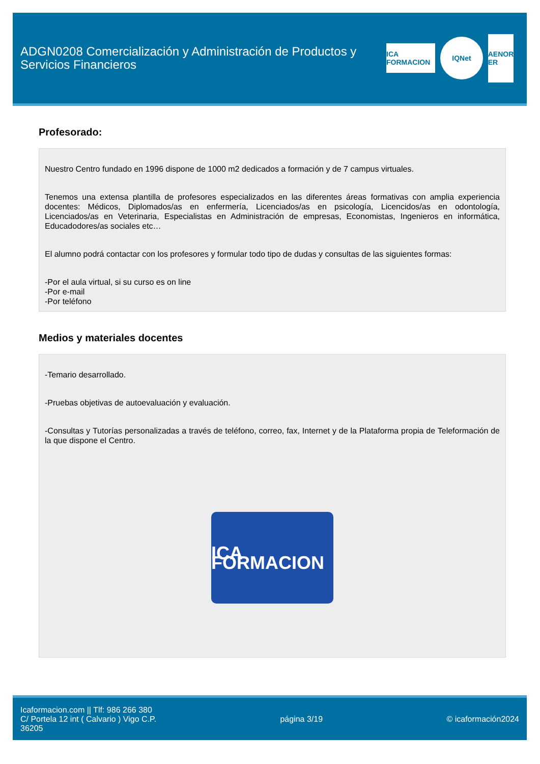ADGN0208 Comercialización y Administración de Productos y Servicios Financieros
ICA FORMACION
IQNet
AENOR ER
Profesorado:
Nuestro Centro fundado en 1996 dispone de 1000 m2 dedicados a formación y de 7 campus virtuales.
Tenemos una extensa plantilla de profesores especializados en las diferentes áreas formativas con amplia experiencia docentes: Médicos, Diplomados/as en enfermería, Licenciados/as en psicología, Licencidos/as en odontología, Licenciados/as en Veterinaria, Especialistas en Administración de empresas, Economistas, Ingenieros en informática, Educadodores/as sociales etc…
El alumno podrá contactar con los profesores y formular todo tipo de dudas y consultas de las siguientes formas:
-Por el aula virtual, si su curso es on line
-Por e-mail
-Por teléfono
Medios y materiales docentes
-Temario desarrollado.
-Pruebas objetivas de autoevaluación y evaluación.
-Consultas y Tutorías personalizadas a través de teléfono, correo, fax, Internet y de la Plataforma propia de Teleformación de la que dispone el Centro.
ICA FORMACION
Icaformacion.com || Tlf: 986 266 380
C/ Portela 12 int ( Calvario ) Vigo C.P.
36205
página 3/19 © icaformación2024